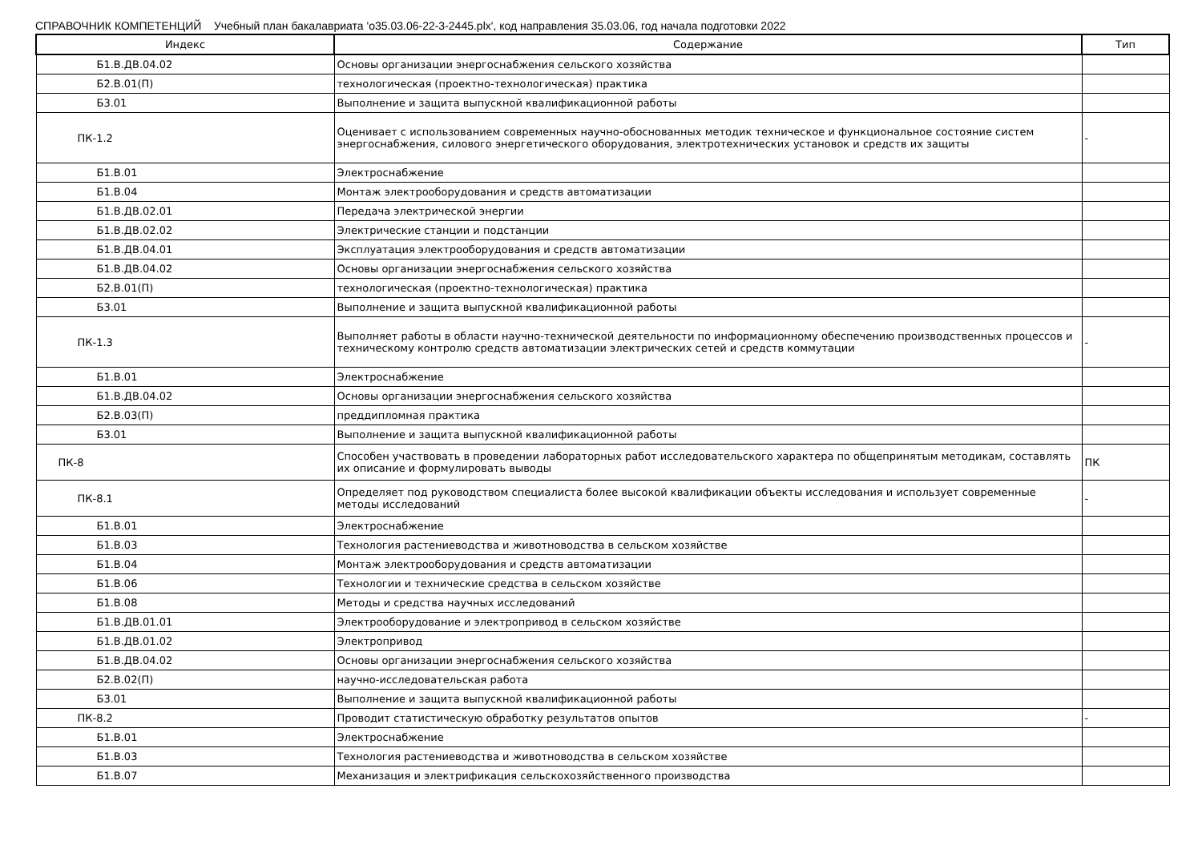СПРАВОЧНИК КОМПЕТЕНЦИЙ Учебный план бакалавриата 'о35.03.06-22-3-2445.plx', код направления 35.03.06, год начала подготовки 2022
| Индекс | Содержание | Тип |
| --- | --- | --- |
| Б1.В.ДВ.04.02 | Основы организации энергоснабжения сельского хозяйства | |
| Б2.В.01(П) | технологическая (проектно-технологическая) практика | |
| Б3.01 | Выполнение и защита выпускной квалификационной работы | |
| ПК-1.2 | Оценивает с использованием современных научно-обоснованных методик техническое и функциональное состояние систем энергоснабжения, силового энергетического оборудования, электротехнических установок и средств их защиты | - |
| Б1.В.01 | Электроснабжение | |
| Б1.В.04 | Монтаж электрооборудования и средств автоматизации | |
| Б1.В.ДВ.02.01 | Передача электрической энергии | |
| Б1.В.ДВ.02.02 | Электрические станции и подстанции | |
| Б1.В.ДВ.04.01 | Эксплуатация электрооборудования и средств автоматизации | |
| Б1.В.ДВ.04.02 | Основы организации энергоснабжения сельского хозяйства | |
| Б2.В.01(П) | технологическая (проектно-технологическая) практика | |
| Б3.01 | Выполнение и защита выпускной квалификационной работы | |
| ПК-1.3 | Выполняет работы в области научно-технической деятельности по информационному обеспечению производственных процессов и техническому контролю средств автоматизации электрических сетей и средств коммутации | - |
| Б1.В.01 | Электроснабжение | |
| Б1.В.ДВ.04.02 | Основы организации энергоснабжения сельского хозяйства | |
| Б2.В.03(П) | преддипломная практика | |
| Б3.01 | Выполнение и защита выпускной квалификационной работы | |
| ПК-8 | Способен участвовать в проведении лабораторных работ исследовательского характера по общепринятым методикам, составлять их описание и формулировать выводы | ПК |
| ПК-8.1 | Определяет под руководством специалиста более высокой квалификации объекты исследования и использует современные методы исследований | - |
| Б1.В.01 | Электроснабжение | |
| Б1.В.03 | Технология растениеводства и животноводства в сельском хозяйстве | |
| Б1.В.04 | Монтаж электрооборудования и средств автоматизации | |
| Б1.В.06 | Технологии и технические средства в сельском хозяйстве | |
| Б1.В.08 | Методы и средства научных исследований | |
| Б1.В.ДВ.01.01 | Электрооборудование и электропривод в сельском хозяйстве | |
| Б1.В.ДВ.01.02 | Электропривод | |
| Б1.В.ДВ.04.02 | Основы организации энергоснабжения сельского хозяйства | |
| Б2.В.02(П) | научно-исследовательская работа | |
| Б3.01 | Выполнение и защита выпускной квалификационной работы | |
| ПК-8.2 | Проводит статистическую обработку результатов опытов | - |
| Б1.В.01 | Электроснабжение | |
| Б1.В.03 | Технология растениеводства и животноводства в сельском хозяйстве | |
| Б1.В.07 | Механизация и электрификация сельскохозяйственного производства | |